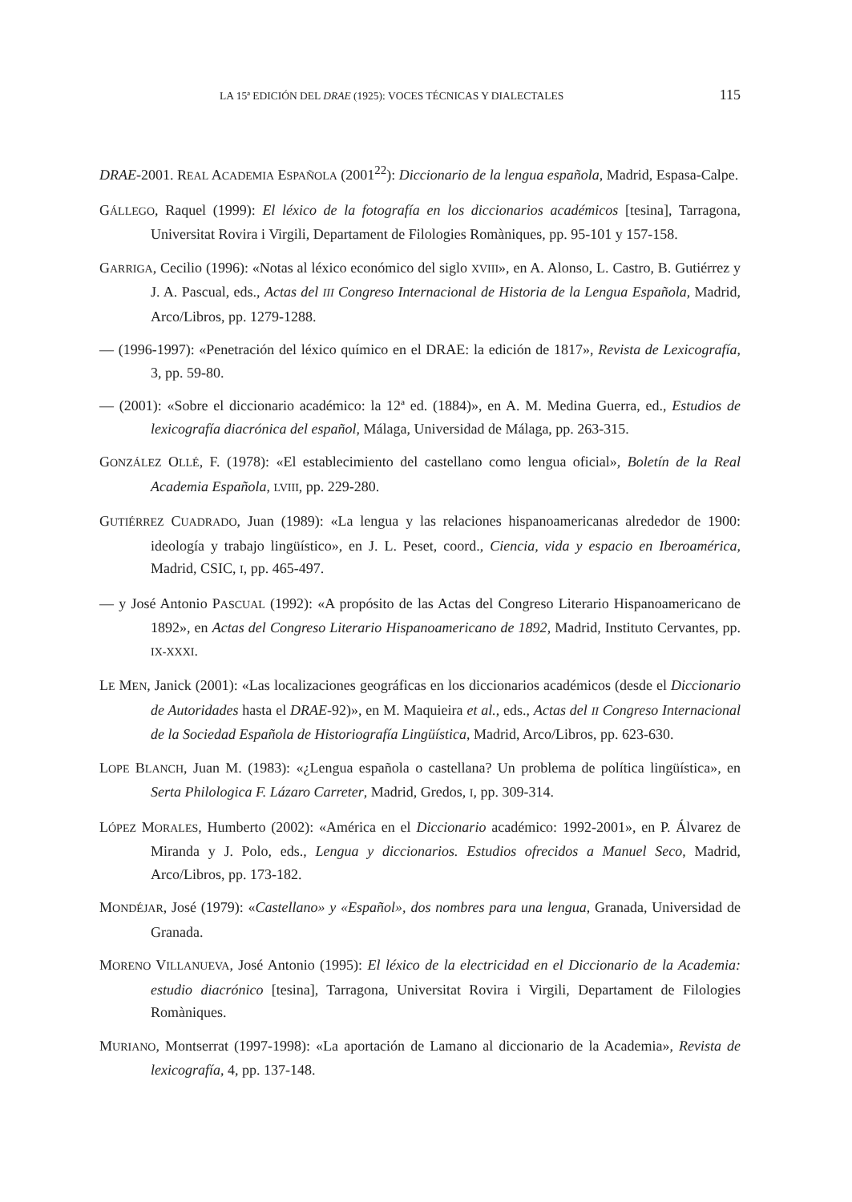LA 15ª EDICIÓN DEL DRAE (1925): VOCES TÉCNICAS Y DIALECTALES 115
DRAE-2001. REAL ACADEMIA ESPAÑOLA (2001<sup>22</sup>): Diccionario de la lengua española, Madrid, Espasa-Calpe.
GÁLLEGO, Raquel (1999): El léxico de la fotografía en los diccionarios académicos [tesina], Tarragona, Universitat Rovira i Virgili, Departament de Filologies Romàniques, pp. 95-101 y 157-158.
GARRIGA, Cecilio (1996): «Notas al léxico económico del siglo XVIII», en A. Alonso, L. Castro, B. Gutiérrez y J. A. Pascual, eds., Actas del III Congreso Internacional de Historia de la Lengua Española, Madrid, Arco/Libros, pp. 1279-1288.
— (1996-1997): «Penetración del léxico químico en el DRAE: la edición de 1817», Revista de Lexicografía, 3, pp. 59-80.
— (2001): «Sobre el diccionario académico: la 12ª ed. (1884)», en A. M. Medina Guerra, ed., Estudios de lexicografía diacrónica del español, Málaga, Universidad de Málaga, pp. 263-315.
GONZÁLEZ OLLÉ, F. (1978): «El establecimiento del castellano como lengua oficial», Boletín de la Real Academia Española, LVIII, pp. 229-280.
GUTIÉRREZ CUADRADO, Juan (1989): «La lengua y las relaciones hispanoamericanas alrededor de 1900: ideología y trabajo lingüístico», en J. L. Peset, coord., Ciencia, vida y espacio en Iberoamérica, Madrid, CSIC, I, pp. 465-497.
— y José Antonio PASCUAL (1992): «A propósito de las Actas del Congreso Literario Hispanoamericano de 1892», en Actas del Congreso Literario Hispanoamericano de 1892, Madrid, Instituto Cervantes, pp. IX-XXXI.
LE MEN, Janick (2001): «Las localizaciones geográficas en los diccionarios académicos (desde el Diccionario de Autoridades hasta el DRAE-92)», en M. Maquieira et al., eds., Actas del II Congreso Internacional de la Sociedad Española de Historiografía Lingüística, Madrid, Arco/Libros, pp. 623-630.
LOPE BLANCH, Juan M. (1983): «¿Lengua española o castellana? Un problema de política lingüística», en Serta Philologica F. Lázaro Carreter, Madrid, Gredos, I, pp. 309-314.
LÓPEZ MORALES, Humberto (2002): «América en el Diccionario académico: 1992-2001», en P. Álvarez de Miranda y J. Polo, eds., Lengua y diccionarios. Estudios ofrecidos a Manuel Seco, Madrid, Arco/Libros, pp. 173-182.
MONDÉJAR, José (1979): «Castellano» y «Español», dos nombres para una lengua, Granada, Universidad de Granada.
MORENO VILLANUEVA, José Antonio (1995): El léxico de la electricidad en el Diccionario de la Academia: estudio diacrónico [tesina], Tarragona, Universitat Rovira i Virgili, Departament de Filologies Romàniques.
MURIANO, Montserrat (1997-1998): «La aportación de Lamano al diccionario de la Academia», Revista de lexicografía, 4, pp. 137-148.